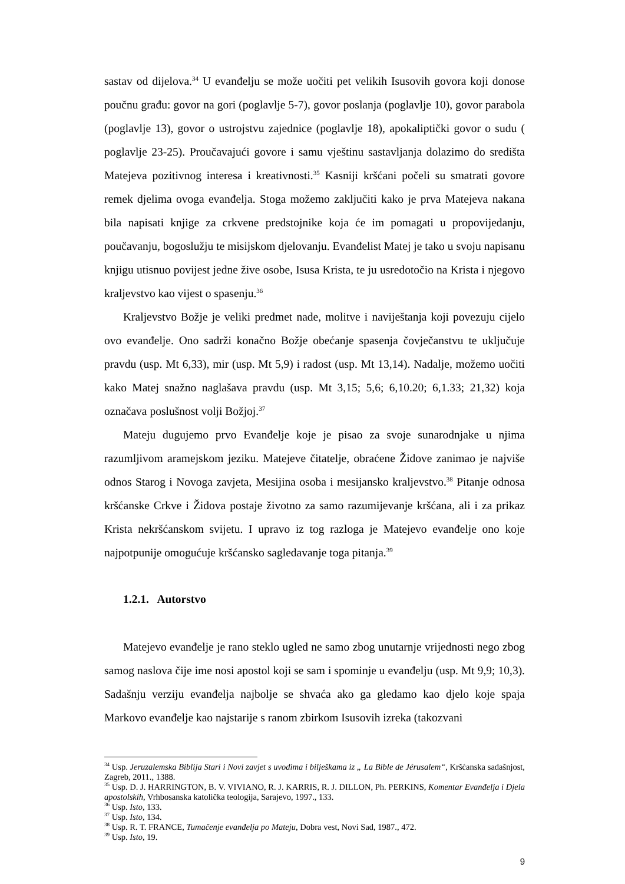sastav od dijelova.<sup>34</sup> U evanđelju se može uočiti pet velikih Isusovih govora koji donose poučnu građu: govor na gori (poglavlje 5-7), govor poslanja (poglavlje 10), govor parabola (poglavlje 13), govor o ustrojstvu zajednice (poglavlje 18), apokaliptički govor o sudu ( poglavlje 23-25). Proučavajući govore i samu vještinu sastavljanja dolazimo do središta Matejeva pozitivnog interesa i kreativnosti.<sup>35</sup> Kasniji kršćani počeli su smatrati govore remek djelima ovoga evanđelja. Stoga možemo zaključiti kako je prva Matejeva nakana bila napisati knjige za crkvene predstojnike koja će im pomagati u propovijedanju, poučavanju, bogoslužju te misijskom djelovanju. Evanđelist Matej je tako u svoju napisanu knjigu utisnuo povijest jedne žive osobe, Isusa Krista, te ju usredotočio na Krista i njegovo kraljevstvo kao vijest o spasenju.<sup>36</sup>
Kraljevstvo Božje je veliki predmet nade, molitve i naviještanja koji povezuju cijelo ovo evanđelje. Ono sadrži konačno Božje obećanje spasenja čovječanstvu te uključuje pravdu (usp. Mt 6,33), mir (usp. Mt 5,9) i radost (usp. Mt 13,14). Nadalje, možemo uočiti kako Matej snažno naglašava pravdu (usp. Mt 3,15; 5,6; 6,10.20; 6,1.33; 21,32) koja označava poslušnost volji Božjoj.<sup>37</sup>
Mateju dugujemo prvo Evanđelje koje je pisao za svoje sunarodnjake u njima razumljivom aramejskom jeziku. Matejeve čitatelje, obraćene Židove zanimao je najviše odnos Starog i Novoga zavjeta, Mesijina osoba i mesijansko kraljevstvo.<sup>38</sup> Pitanje odnosa kršćanske Crkve i Židova postaje životno za samo razumijevanje kršćana, ali i za prikaz Krista nekršćanskom svijetu. I upravo iz tog razloga je Matejevo evanđelje ono koje najpotpunije omogućuje kršćansko sagledavanje toga pitanja.<sup>39</sup>
1.2.1. Autorstvo
Matejevo evanđelje je rano steklo ugled ne samo zbog unutarnje vrijednosti nego zbog samog naslova čije ime nosi apostol koji se sam i spominje u evanđelju (usp. Mt 9,9; 10,3). Sadašnju verziju evanđelja najbolje se shvaća ako ga gledamo kao djelo koje spaja Markovo evanđelje kao najstarije s ranom zbirkom Isusovih izreka (takozvani
<sup>34</sup> Usp. Jeruzalemska Biblija Stari i Novi zavjet s uvodima i bilješkama iz „ La Bible de Jérusalem“, Kršćanska sadašnjost, Zagreb, 2011., 1388.
<sup>35</sup> Usp. D. J. HARRINGTON, B. V. VIVIANO, R. J. KARRIS, R. J. DILLON, Ph. PERKINS, Komentar Evanđelja i Djela apostolskih, Vrhbosanska katolička teologija, Sarajevo, 1997., 133.
<sup>36</sup> Usp. Isto, 133.
<sup>37</sup> Usp. Isto, 134.
<sup>38</sup> Usp. R. T. FRANCE, Tumačenje evanđelja po Mateju, Dobra vest, Novi Sad, 1987., 472.
<sup>39</sup> Usp. Isto, 19.
9